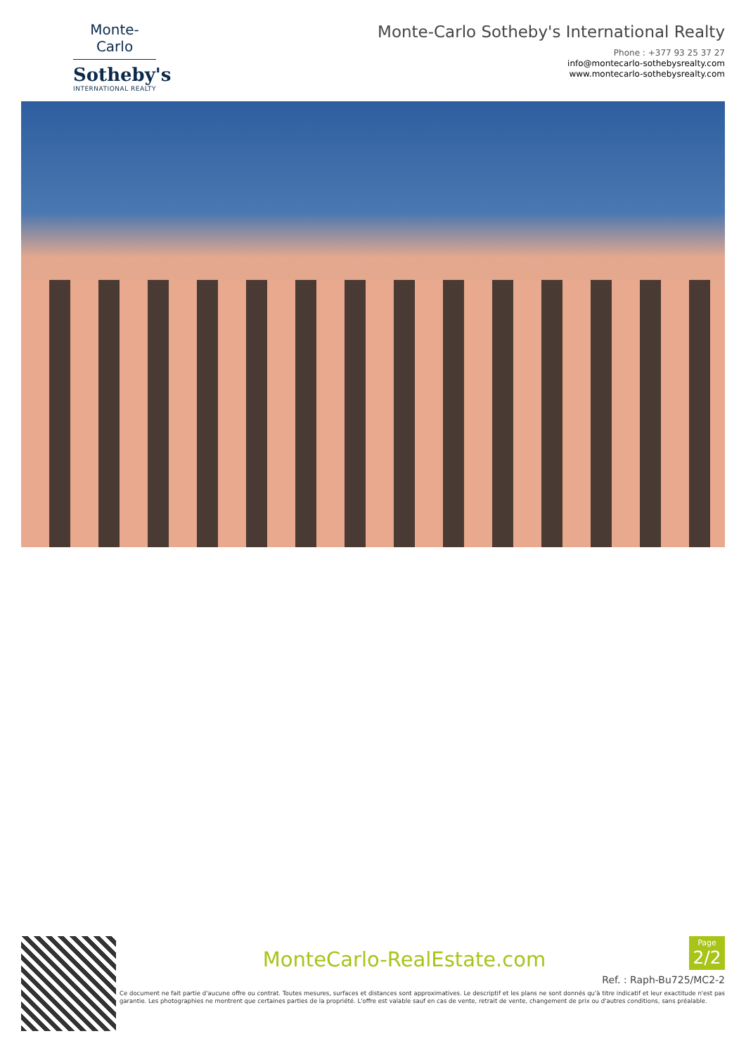Monte-Carlo
Sotheby's
INTERNATIONAL REALTY
Monte-Carlo Sotheby's International Realty
Phone : +377 93 25 37 27
info@montecarlo-sothebysrealty.com
www.montecarlo-sothebysrealty.com
MonteCarlo-RealEstate.com
Page
2/2
Ref. : Raph-Bu725/MC2-2
Ce document ne fait partie d'aucune offre ou contrat. Toutes mesures, surfaces et distances sont approximatives. Le descriptif et les plans ne sont donnés qu'à titre indicatif et leur exactitude n'est pas garantie. Les photographies ne montrent que certaines parties de la propriété. L'offre est valable sauf en cas de vente, retrait de vente, changement de prix ou d'autres conditions, sans préalable.